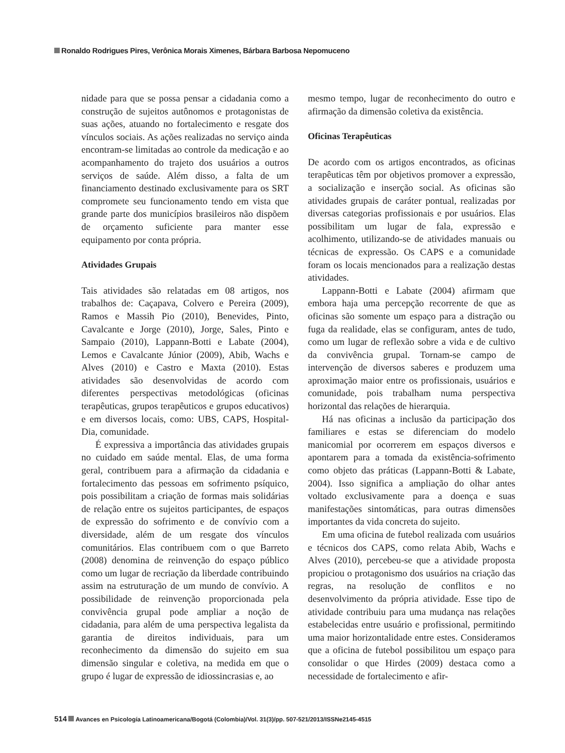Ronaldo Rodrigues Pires, Verônica Morais Ximenes, Bárbara Barbosa Nepomuceno
nidade para que se possa pensar a cidadania como a construção de sujeitos autônomos e protagonistas de suas ações, atuando no fortalecimento e resgate dos vínculos sociais. As ações realizadas no serviço ainda encontram-se limitadas ao controle da medicação e ao acompanhamento do trajeto dos usuários a outros serviços de saúde. Além disso, a falta de um financiamento destinado exclusivamente para os SRT compromete seu funcionamento tendo em vista que grande parte dos municípios brasileiros não dispõem de orçamento suficiente para manter esse equipamento por conta própria.
Atividades Grupais
Tais atividades são relatadas em 08 artigos, nos trabalhos de: Caçapava, Colvero e Pereira (2009), Ramos e Massih Pio (2010), Benevides, Pinto, Cavalcante e Jorge (2010), Jorge, Sales, Pinto e Sampaio (2010), Lappann-Botti e Labate (2004), Lemos e Cavalcante Júnior (2009), Abib, Wachs e Alves (2010) e Castro e Maxta (2010). Estas atividades são desenvolvidas de acordo com diferentes perspectivas metodológicas (oficinas terapêuticas, grupos terapêuticos e grupos educativos) e em diversos locais, como: UBS, CAPS, Hospital-Dia, comunidade.
É expressiva a importância das atividades grupais no cuidado em saúde mental. Elas, de uma forma geral, contribuem para a afirmação da cidadania e fortalecimento das pessoas em sofrimento psíquico, pois possibilitam a criação de formas mais solidárias de relação entre os sujeitos participantes, de espaços de expressão do sofrimento e de convívio com a diversidade, além de um resgate dos vínculos comunitários. Elas contribuem com o que Barreto (2008) denomina de reinvenção do espaço público como um lugar de recriação da liberdade contribuindo assim na estruturação de um mundo de convívio. A possibilidade de reinvenção proporcionada pela convivência grupal pode ampliar a noção de cidadania, para além de uma perspectiva legalista da garantia de direitos individuais, para um reconhecimento da dimensão do sujeito em sua dimensão singular e coletiva, na medida em que o grupo é lugar de expressão de idiossincrasias e, ao
mesmo tempo, lugar de reconhecimento do outro e afirmação da dimensão coletiva da existência.
Oficinas Terapêuticas
De acordo com os artigos encontrados, as oficinas terapêuticas têm por objetivos promover a expressão, a socialização e inserção social. As oficinas são atividades grupais de caráter pontual, realizadas por diversas categorias profissionais e por usuários. Elas possibilitam um lugar de fala, expressão e acolhimento, utilizando-se de atividades manuais ou técnicas de expressão. Os CAPS e a comunidade foram os locais mencionados para a realização destas atividades.
Lappann-Botti e Labate (2004) afirmam que embora haja uma percepção recorrente de que as oficinas são somente um espaço para a distração ou fuga da realidade, elas se configuram, antes de tudo, como um lugar de reflexão sobre a vida e de cultivo da convivência grupal. Tornam-se campo de intervenção de diversos saberes e produzem uma aproximação maior entre os profissionais, usuários e comunidade, pois trabalham numa perspectiva horizontal das relações de hierarquia.
Há nas oficinas a inclusão da participação dos familiares e estas se diferenciam do modelo manicomial por ocorrerem em espaços diversos e apontarem para a tomada da existência-sofrimento como objeto das práticas (Lappann-Botti & Labate, 2004). Isso significa a ampliação do olhar antes voltado exclusivamente para a doença e suas manifestações sintomáticas, para outras dimensões importantes da vida concreta do sujeito.
Em uma oficina de futebol realizada com usuários e técnicos dos CAPS, como relata Abib, Wachs e Alves (2010), percebeu-se que a atividade proposta propiciou o protagonismo dos usuários na criação das regras, na resolução de conflitos e no desenvolvimento da própria atividade. Esse tipo de atividade contribuiu para uma mudança nas relações estabelecidas entre usuário e profissional, permitindo uma maior horizontalidade entre estes. Consideramos que a oficina de futebol possibilitou um espaço para consolidar o que Hirdes (2009) destaca como a necessidade de fortalecimento e afir-
514 Avances en Psicología Latinoamericana/Bogotá (Colombia)/Vol. 31(3)/pp. 507-521/2013/ISSNe2145-4515